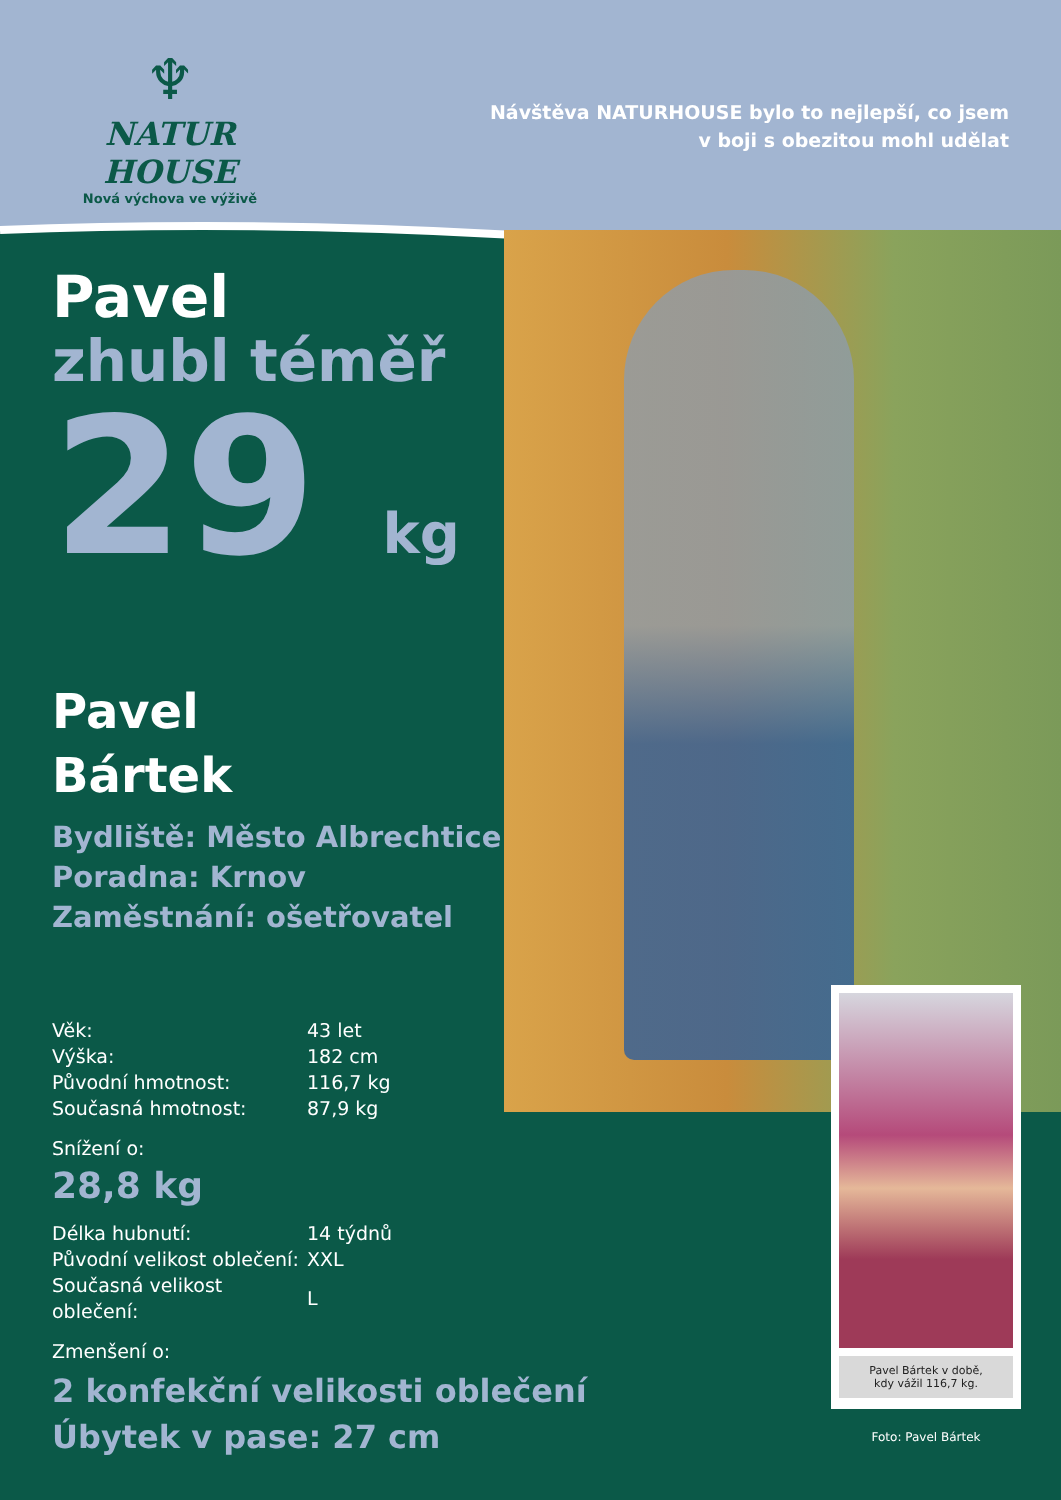♆
NATUR HOUSE
Nová výchova ve výživě
Návštěva NATURHOUSE bylo to nejlepší, co jsem
v boji s obezitou mohl udělat
Pavel
zhubl téměř
29 kg
Pavel
Bártek
Bydliště: Město Albrechtice
Poradna: Krnov
Zaměstnání: ošetřovatel
| Věk: | 43 let |
| Výška: | 182 cm |
| Původní hmotnost: | 116,7 kg |
| Současná hmotnost: | 87,9 kg |
Snížení o:
28,8 kg
| Délka hubnutí: | 14 týdnů |
| Původní velikost oblečení: | XXL |
| Současná velikost oblečení: | L |
Zmenšení o:
2 konfekční velikosti oblečení
Úbytek v pase: 27 cm
Pavel Bártek v době,
kdy vážil 116,7 kg.
Foto: Pavel Bártek